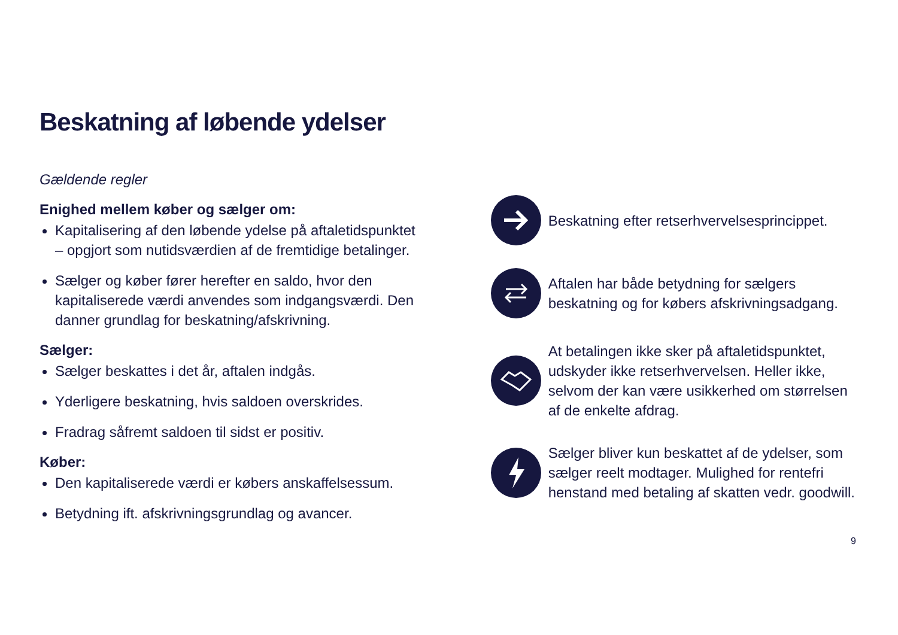Beskatning af løbende ydelser
Gældende regler
Enighed mellem køber og sælger om:
Kapitalisering af den løbende ydelse på aftaletidspunktet – opgjort som nutidsværdien af de fremtidige betalinger.
Sælger og køber fører herefter en saldo, hvor den kapitaliserede værdi anvendes som indgangsværdi. Den danner grundlag for beskatning/afskrivning.
Sælger:
Sælger beskattes i det år, aftalen indgås.
Yderligere beskatning, hvis saldoen overskrides.
Fradrag såfremt saldoen til sidst er positiv.
Køber:
Den kapitaliserede værdi er købers anskaffelsessum.
Betydning ift. afskrivningsgrundlag og avancer.
Beskatning efter retserhvervelsesprincippet.
Aftalen har både betydning for sælgers beskatning og for købers afskrivningsadgang.
At betalingen ikke sker på aftaletidspunktet, udskyder ikke retserhvervelsen. Heller ikke, selvom der kan være usikkerhed om størrelsen af de enkelte afdrag.
Sælger bliver kun beskattet af de ydelser, som sælger reelt modtager. Mulighed for rentefri henstand med betaling af skatten vedr. goodwill.
9